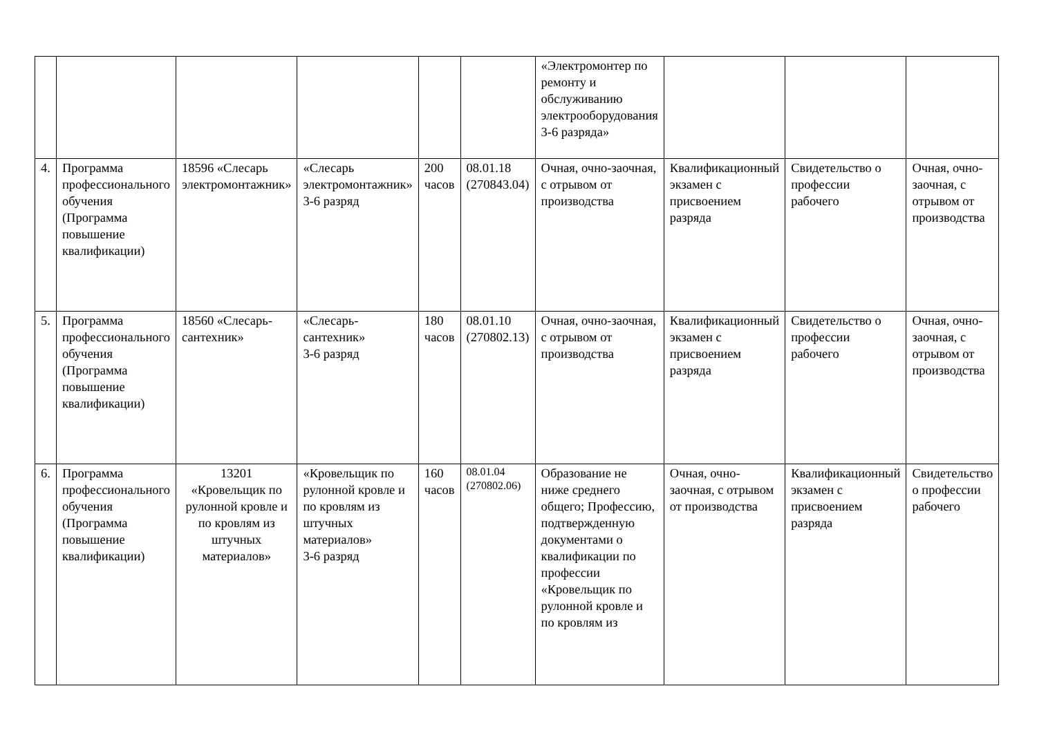| | | | | | | «Электромонтер по ремонту и обслуживанию электрооборудования 3-6 разряда» | | | |
| 4. | Программа профессионального обучения (Программа повышение квалификации) | 18596 «Слесарь электромонтажник» | «Слесарь электромонтажник» 3-6 разряд | 200 часов | 08.01.18 (270843.04) | Очная, очно-заочная, с отрывом от производства | Квалификационный экзамен с присвоением разряда | Свидетельство о профессии рабочего | Очная, очно-заочная, с отрывом от производства |
| 5. | Программа профессионального обучения (Программа повышение квалификации) | 18560 «Слесарь-сантехник» | «Слесарь-сантехник» 3-6 разряд | 180 часов | 08.01.10 (270802.13) | Очная, очно-заочная, с отрывом от производства | Квалификационный экзамен с присвоением разряда | Свидетельство о профессии рабочего | Очная, очно-заочная, с отрывом от производства |
| 6. | Программа профессионального обучения (Программа повышение квалификации) | 13201 «Кровельщик по рулонной кровле и по кровлям из штучных материалов» | «Кровельщик по рулонной кровле и по кровлям из штучных материалов» 3-6 разряд | 160 часов | 08.01.04 (270802.06) | Образование не ниже среднего общего; Профессию, подтвержденную документами о квалификации по профессии «Кровельщик по рулонной кровле и по кровлям из | Очная, очно-заочная, с отрывом от производства | Квалификационный экзамен с присвоением разряда | Свидетельство о профессии рабочего |